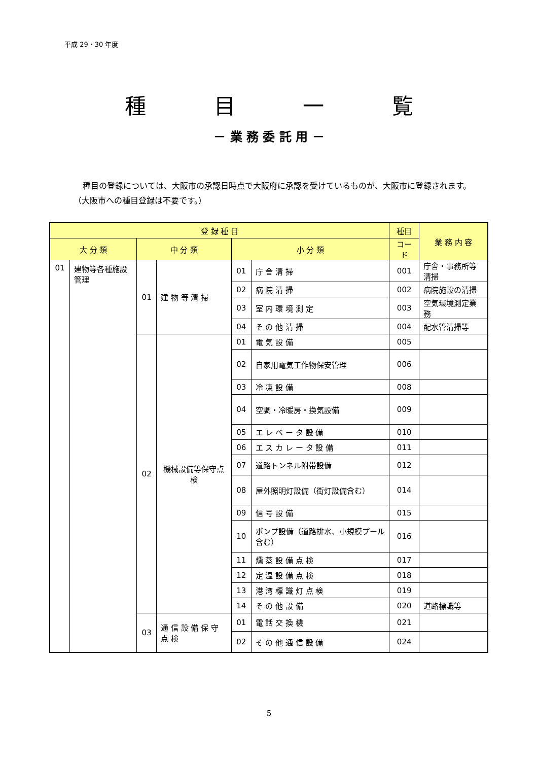平成 29・30 年度
種 目 一 覧
－ 業 務 委 託 用 －
種目の登録については、大阪市の承認日時点で大阪府に承認を受けているものが、大阪市に登録されます。（大阪市への種目登録は不要です。）
| 登 録 種 目 | | | | | | 種目 | 業 務 内 容 |
| --- | --- | --- | --- | --- | --- | --- | --- |
| 大 分 類 | | 中 分 類 | | 小 分 類 | | コード | |
| 01 | 建物等各種施設管理 | 01 | 建 物 等 清 掃 | 01 | 庁 舎 清 掃 | 001 | 庁舎・事務所等清掃 |
| | | | | 02 | 病 院 清 掃 | 002 | 病院施設の清掃 |
| | | | | 03 | 室 内 環 境 測 定 | 003 | 空気環境測定業務 |
| | | | | 04 | そ の 他 清 掃 | 004 | 配水管清掃等 |
| | | 02 | 機械設備等保守点検 | 01 | 電 気 設 備 | 005 | |
| | | | | 02 | 自家用電気工作物保安管理 | 006 | |
| | | | | 03 | 冷 凍 設 備 | 008 | |
| | | | | 04 | 空調・冷暖房・換気設備 | 009 | |
| | | | | 05 | エ レ ベ ー タ 設 備 | 010 | |
| | | | | 06 | エ ス カ レ ー タ 設 備 | 011 | |
| | | | | 07 | 道路トンネル附帯設備 | 012 | |
| | | | | 08 | 屋外照明灯設備（街灯設備含む） | 014 | |
| | | | | 09 | 信 号 設 備 | 015 | |
| | | | | 10 | ポンプ設備（道路排水、小規模プール含む） | 016 | |
| | | | | 11 | 燻 蒸 設 備 点 検 | 017 | |
| | | | | 12 | 定 温 設 備 点 検 | 018 | |
| | | | | 13 | 港 湾 標 識 灯 点 検 | 019 | |
| | | | | 14 | そ の 他 設 備 | 020 | 道路標識等 |
| | | 03 | 通 信 設 備 保 守 点 検 | 01 | 電 話 交 換 機 | 021 | |
| | | | | 02 | そ の 他 通 信 設 備 | 024 | |
5